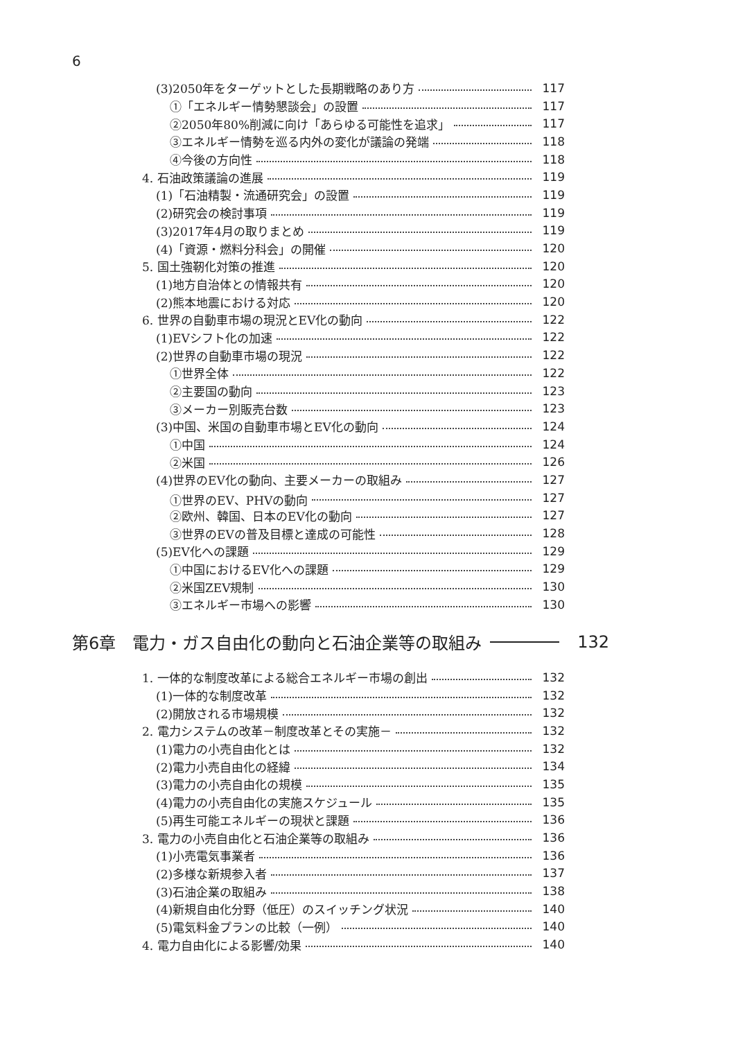6
(3)2050年をターゲットとした長期戦略のあり方 117
①「エネルギー情勢懇談会」の設置 117
②2050年80%削減に向け「あらゆる可能性を追求」 117
③エネルギー情勢を巡る内外の変化が議論の発端 118
④今後の方向性 118
4. 石油政策議論の進展 119
(1)「石油精製・流通研究会」の設置 119
(2)研究会の検討事項 119
(3)2017年4月の取りまとめ 119
(4)「資源・燃料分科会」の開催 120
5. 国土強靭化対策の推進 120
(1)地方自治体との情報共有 120
(2)熊本地震における対応 120
6. 世界の自動車市場の現況とEV化の動向 122
(1)EVシフト化の加速 122
(2)世界の自動車市場の現況 122
①世界全体 122
②主要国の動向 123
③メーカー別販売台数 123
(3)中国、米国の自動車市場とEV化の動向 124
①中国 124
②米国 126
(4)世界のEV化の動向、主要メーカーの取組み 127
①世界のEV、PHVの動向 127
②欧州、韓国、日本のEV化の動向 127
③世界のEVの普及目標と達成の可能性 128
(5)EV化への課題 129
①中国におけるEV化への課題 129
②米国ZEV規制 130
③エネルギー市場への影響 130
第6章　電力・ガス自由化の動向と石油企業等の取組み 132
1. 一体的な制度改革による総合エネルギー市場の創出 132
(1)一体的な制度改革 132
(2)開放される市場規模 132
2. 電力システムの改革－制度改革とその実施－ 132
(1)電力の小売自由化とは 132
(2)電力小売自由化の経緯 134
(3)電力の小売自由化の規模 135
(4)電力の小売自由化の実施スケジュール 135
(5)再生可能エネルギーの現状と課題 136
3. 電力の小売自由化と石油企業等の取組み 136
(1)小売電気事業者 136
(2)多様な新規参入者 137
(3)石油企業の取組み 138
(4)新規自由化分野（低圧）のスイッチング状況 140
(5)電気料金プランの比較（一例） 140
4. 電力自由化による影響/効果 140